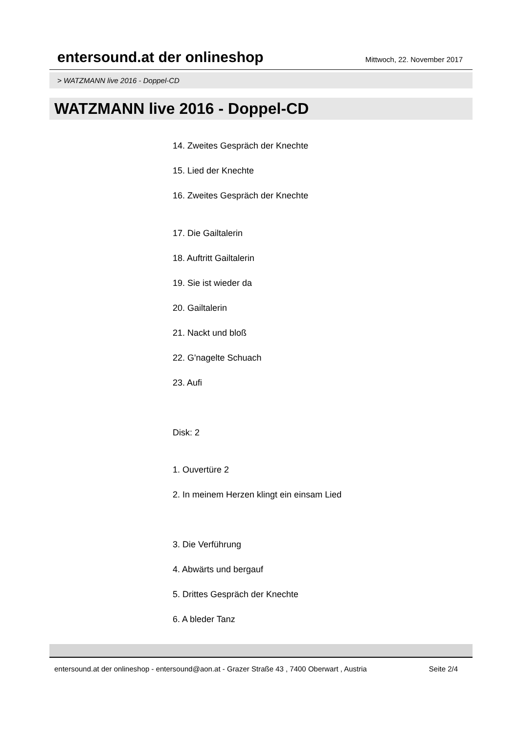entersound.at der onlineshop
Mittwoch, 22. November 2017
> WATZMANN live 2016 - Doppel-CD
WATZMANN live 2016 - Doppel-CD
14. Zweites Gespräch der Knechte
15. Lied der Knechte
16. Zweites Gespräch der Knechte
17. Die Gailtalerin
18. Auftritt Gailtalerin
19. Sie ist wieder da
20. Gailtalerin
21. Nackt und bloß
22. G'nagelte Schuach
23. Aufi
Disk: 2
1. Ouvertüre 2
2. In meinem Herzen klingt ein einsam Lied
3. Die Verführung
4. Abwärts und bergauf
5. Drittes Gespräch der Knechte
6. A bleder Tanz
entersound.at der onlineshop - entersound@aon.at - Grazer Straße 43 , 7400 Oberwart , Austria Seite 2/4